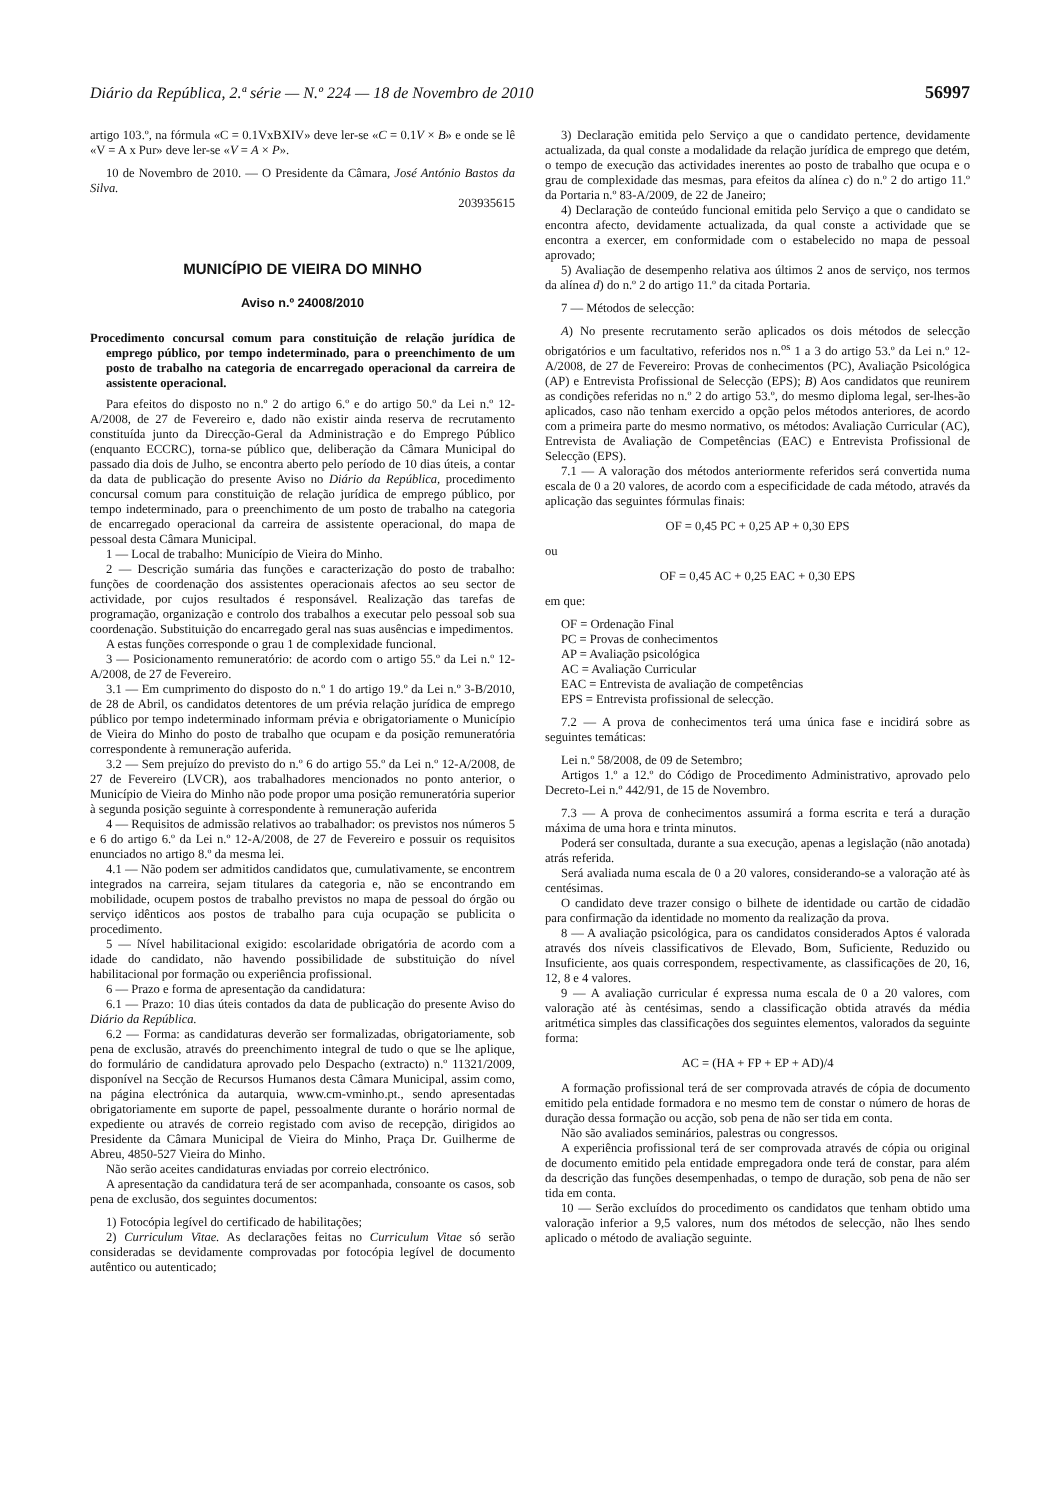Diário da República, 2.ª série — N.º 224 — 18 de Novembro de 2010 56997
artigo 103.º, na fórmula «C = 0.1VxBXIV» deve ler-se «C = 0.1V × B» e onde se lê «V = A x Pur» deve ler-se «V = A × P».
10 de Novembro de 2010. — O Presidente da Câmara, José António Bastos da Silva.
203935615
MUNICÍPIO DE VIEIRA DO MINHO
Aviso n.º 24008/2010
Procedimento concursal comum para constituição de relação jurídica de emprego público, por tempo indeterminado, para o preenchimento de um posto de trabalho na categoria de encarregado operacional da carreira de assistente operacional.
Para efeitos do disposto no n.º 2 do artigo 6.º e do artigo 50.º da Lei n.º 12-A/2008, de 27 de Fevereiro e, dado não existir ainda reserva de recrutamento constituída junto da Direcção-Geral da Administração e do Emprego Público (enquanto ECCRC), torna-se público que, deliberação da Câmara Municipal do passado dia dois de Julho, se encontra aberto pelo período de 10 dias úteis, a contar da data de publicação do presente Aviso no Diário da República, procedimento concursal comum para constituição de relação jurídica de emprego público, por tempo indeterminado, para o preenchimento de um posto de trabalho na categoria de encarregado operacional da carreira de assistente operacional, do mapa de pessoal desta Câmara Municipal.
1 — Local de trabalho: Município de Vieira do Minho.
2 — Descrição sumária das funções e caracterização do posto de trabalho: funções de coordenação dos assistentes operacionais afectos ao seu sector de actividade, por cujos resultados é responsável. Realização das tarefas de programação, organização e controlo dos trabalhos a executar pelo pessoal sob sua coordenação. Substituição do encarregado geral nas suas ausências e impedimentos.
A estas funções corresponde o grau 1 de complexidade funcional.
3 — Posicionamento remuneratório: de acordo com o artigo 55.º da Lei n.º 12-A/2008, de 27 de Fevereiro.
3.1 — Em cumprimento do disposto do n.º 1 do artigo 19.º da Lei n.º 3-B/2010, de 28 de Abril, os candidatos detentores de um prévia relação jurídica de emprego público por tempo indeterminado informam prévia e obrigatoriamente o Município de Vieira do Minho do posto de trabalho que ocupam e da posição remuneratória correspondente à remuneração auferida.
3.2 — Sem prejuízo do previsto do n.º 6 do artigo 55.º da Lei n.º 12-A/2008, de 27 de Fevereiro (LVCR), aos trabalhadores mencionados no ponto anterior, o Município de Vieira do Minho não pode propor uma posição remuneratória superior à segunda posição seguinte à correspondente à remuneração auferida
4 — Requisitos de admissão relativos ao trabalhador: os previstos nos números 5 e 6 do artigo 6.º da Lei n.º 12-A/2008, de 27 de Fevereiro e possuir os requisitos enunciados no artigo 8.º da mesma lei.
4.1 — Não podem ser admitidos candidatos que, cumulativamente, se encontrem integrados na carreira, sejam titulares da categoria e, não se encontrando em mobilidade, ocupem postos de trabalho previstos no mapa de pessoal do órgão ou serviço idênticos aos postos de trabalho para cuja ocupação se publicita o procedimento.
5 — Nível habilitacional exigido: escolaridade obrigatória de acordo com a idade do candidato, não havendo possibilidade de substituição do nível habilitacional por formação ou experiência profissional.
6 — Prazo e forma de apresentação da candidatura:
6.1 — Prazo: 10 dias úteis contados da data de publicação do presente Aviso do Diário da República.
6.2 — Forma: as candidaturas deverão ser formalizadas, obrigatoriamente, sob pena de exclusão, através do preenchimento integral de tudo o que se lhe aplique, do formulário de candidatura aprovado pelo Despacho (extracto) n.º 11321/2009, disponível na Secção de Recursos Humanos desta Câmara Municipal, assim como, na página electrónica da autarquia, www.cm-vminho.pt., sendo apresentadas obrigatoriamente em suporte de papel, pessoalmente durante o horário normal de expediente ou através de correio registado com aviso de recepção, dirigidos ao Presidente da Câmara Municipal de Vieira do Minho, Praça Dr. Guilherme de Abreu, 4850-527 Vieira do Minho.
Não serão aceites candidaturas enviadas por correio electrónico.
A apresentação da candidatura terá de ser acompanhada, consoante os casos, sob pena de exclusão, dos seguintes documentos:
1) Fotocópia legível do certificado de habilitações;
2) Curriculum Vitae. As declarações feitas no Curriculum Vitae só serão consideradas se devidamente comprovadas por fotocópia legível de documento autêntico ou autenticado;
3) Declaração emitida pelo Serviço a que o candidato pertence, devidamente actualizada, da qual conste a modalidade da relação jurídica de emprego que detém, o tempo de execução das actividades inerentes ao posto de trabalho que ocupa e o grau de complexidade das mesmas, para efeitos da alínea c) do n.º 2 do artigo 11.º da Portaria n.º 83-A/2009, de 22 de Janeiro;
4) Declaração de conteúdo funcional emitida pelo Serviço a que o candidato se encontra afecto, devidamente actualizada, da qual conste a actividade que se encontra a exercer, em conformidade com o estabelecido no mapa de pessoal aprovado;
5) Avaliação de desempenho relativa aos últimos 2 anos de serviço, nos termos da alínea d) do n.º 2 do artigo 11.º da citada Portaria.
7 — Métodos de selecção:
A) No presente recrutamento serão aplicados os dois métodos de selecção obrigatórios e um facultativo, referidos nos n.<sup>os</sup> 1 a 3 do artigo 53.º da Lei n.º 12-A/2008, de 27 de Fevereiro: Provas de conhecimentos (PC), Avaliação Psicológica (AP) e Entrevista Profissional de Selecção (EPS); B) Aos candidatos que reunirem as condições referidas no n.º 2 do artigo 53.º, do mesmo diploma legal, ser-lhes-ão aplicados, caso não tenham exercido a opção pelos métodos anteriores, de acordo com a primeira parte do mesmo normativo, os métodos: Avaliação Curricular (AC), Entrevista de Avaliação de Competências (EAC) e Entrevista Profissional de Selecção (EPS).
7.1 — A valoração dos métodos anteriormente referidos será convertida numa escala de 0 a 20 valores, de acordo com a especificidade de cada método, através da aplicação das seguintes fórmulas finais:
OF = 0,45 PC + 0,25 AP + 0,30 EPS
ou
OF = 0,45 AC + 0,25 EAC + 0,30 EPS
em que:
OF = Ordenação Final
PC = Provas de conhecimentos
AP = Avaliação psicológica
AC = Avaliação Curricular
EAC = Entrevista de avaliação de competências
EPS = Entrevista profissional de selecção.
7.2 — A prova de conhecimentos terá uma única fase e incidirá sobre as seguintes temáticas:
Lei n.º 58/2008, de 09 de Setembro;
Artigos 1.º a 12.º do Código de Procedimento Administrativo, aprovado pelo Decreto-Lei n.º 442/91, de 15 de Novembro.
7.3 — A prova de conhecimentos assumirá a forma escrita e terá a duração máxima de uma hora e trinta minutos.
Poderá ser consultada, durante a sua execução, apenas a legislação (não anotada) atrás referida.
Será avaliada numa escala de 0 a 20 valores, considerando-se a valoração até às centésimas.
O candidato deve trazer consigo o bilhete de identidade ou cartão de cidadão para confirmação da identidade no momento da realização da prova.
8 — A avaliação psicológica, para os candidatos considerados Aptos é valorada através dos níveis classificativos de Elevado, Bom, Suficiente, Reduzido ou Insuficiente, aos quais correspondem, respectivamente, as classificações de 20, 16, 12, 8 e 4 valores.
9 — A avaliação curricular é expressa numa escala de 0 a 20 valores, com valoração até às centésimas, sendo a classificação obtida através da média aritmética simples das classificações dos seguintes elementos, valorados da seguinte forma:
AC = (HA + FP + EP + AD)/4
A formação profissional terá de ser comprovada através de cópia de documento emitido pela entidade formadora e no mesmo tem de constar o número de horas de duração dessa formação ou acção, sob pena de não ser tida em conta.
Não são avaliados seminários, palestras ou congressos.
A experiência profissional terá de ser comprovada através de cópia ou original de documento emitido pela entidade empregadora onde terá de constar, para além da descrição das funções desempenhadas, o tempo de duração, sob pena de não ser tida em conta.
10 — Serão excluídos do procedimento os candidatos que tenham obtido uma valoração inferior a 9,5 valores, num dos métodos de selecção, não lhes sendo aplicado o método de avaliação seguinte.